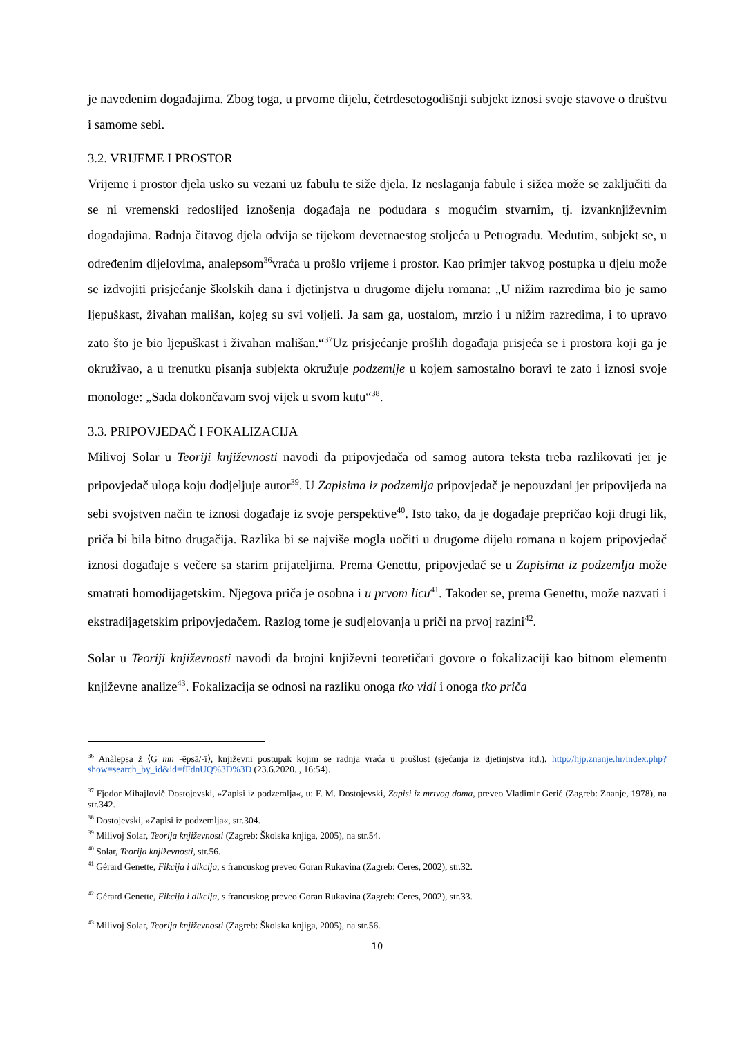je navedenim događajima. Zbog toga, u prvome dijelu, četrdesetogodišnji subjekt iznosi svoje stavove o društvu i samome sebi.
3.2. VRIJEME I PROSTOR
Vrijeme i prostor djela usko su vezani uz fabulu te siže djela. Iz neslaganja fabule i sižea može se zaključiti da se ni vremenski redoslijed iznošenja događaja ne podudara s mogućim stvarnim, tj. izvanknjiževnim događajima. Radnja čitavog djela odvija se tijekom devetnaestog stoljeća u Petrogradu. Međutim, subjekt se, u određenim dijelovima, analepsom<sup>36</sup>vraća u prošlo vrijeme i prostor. Kao primjer takvog postupka u djelu može se izdvojiti prisjećanje školskih dana i djetinjstva u drugome dijelu romana: „U nižim razredima bio je samo ljepuškast, živahan mališan, kojeg su svi voljeli. Ja sam ga, uostalom, mrzio i u nižim razredima, i to upravo zato što je bio ljepuškast i živahan mališan.“<sup>37</sup>Uz prisjećanje prošlih događaja prisjeća se i prostora koji ga je okruživao, a u trenutku pisanja subjekta okružuje podzemlje u kojem samostalno boravi te zato i iznosi svoje monologe: „Sada dokončavam svoj vijek u svom kutu“<sup>38</sup>.
3.3. PRIPOVJEDAČ I FOKALIZACIJA
Milivoj Solar u Teoriji književnosti navodi da pripovjedača od samog autora teksta treba razlikovati jer je pripovjedač uloga koju dodjeljuje autor<sup>39</sup>. U Zapisima iz podzemlja pripovjedač je nepouzdani jer pripovijeda na sebi svojstven način te iznosi događaje iz svoje perspektive<sup>40</sup>. Isto tako, da je događaje prepričao koji drugi lik, priča bi bila bitno drugačija. Razlika bi se najviše mogla uočiti u drugome dijelu romana u kojem pripovjedač iznosi događaje s večere sa starim prijateljima. Prema Genettu, pripovjedač se u Zapisima iz podzemlja može smatrati homodijagetskim. Njegova priča je osobna i u prvom licu<sup>41</sup>. Također se, prema Genettu, može nazvati i ekstradijagetskim pripovjedačem. Razlog tome je sudjelovanja u priči na prvoj razini<sup>42</sup>.
Solar u Teoriji književnosti navodi da brojni književni teoretičari govore o fokalizaciji kao bitnom elementu književne analize<sup>43</sup>. Fokalizacija se odnosi na razliku onoga tko vidi i onoga tko priča
<sup>36</sup> Anàlepsa ž ⟨G mn -ēpsā/-ī⟩, književni postupak kojim se radnja vraća u prošlost (sjećanja iz djetinjstva itd.). http://hjp.znanje.hr/index.php?show=search_by_id&id=fFdnUQ%3D%3D (23.6.2020. , 16:54).
<sup>37</sup> Fjodor Mihajlovič Dostojevski, »Zapisi iz podzemlja«, u: F. M. Dostojevski, Zapisi iz mrtvog doma, preveo Vladimir Gerić (Zagreb: Znanje, 1978), na str.342.
<sup>38</sup> Dostojevski, »Zapisi iz podzemlja«, str.304.
<sup>39</sup> Milivoj Solar, Teorija književnosti (Zagreb: Školska knjiga, 2005), na str.54.
<sup>40</sup> Solar, Teorija književnosti, str.56.
<sup>41</sup> Gérard Genette, Fikcija i dikcija, s francuskog preveo Goran Rukavina (Zagreb: Ceres, 2002), str.32.
<sup>42</sup> Gérard Genette, Fikcija i dikcija, s francuskog preveo Goran Rukavina (Zagreb: Ceres, 2002), str.33.
<sup>43</sup> Milivoj Solar, Teorija književnosti (Zagreb: Školska knjiga, 2005), na str.56.
10